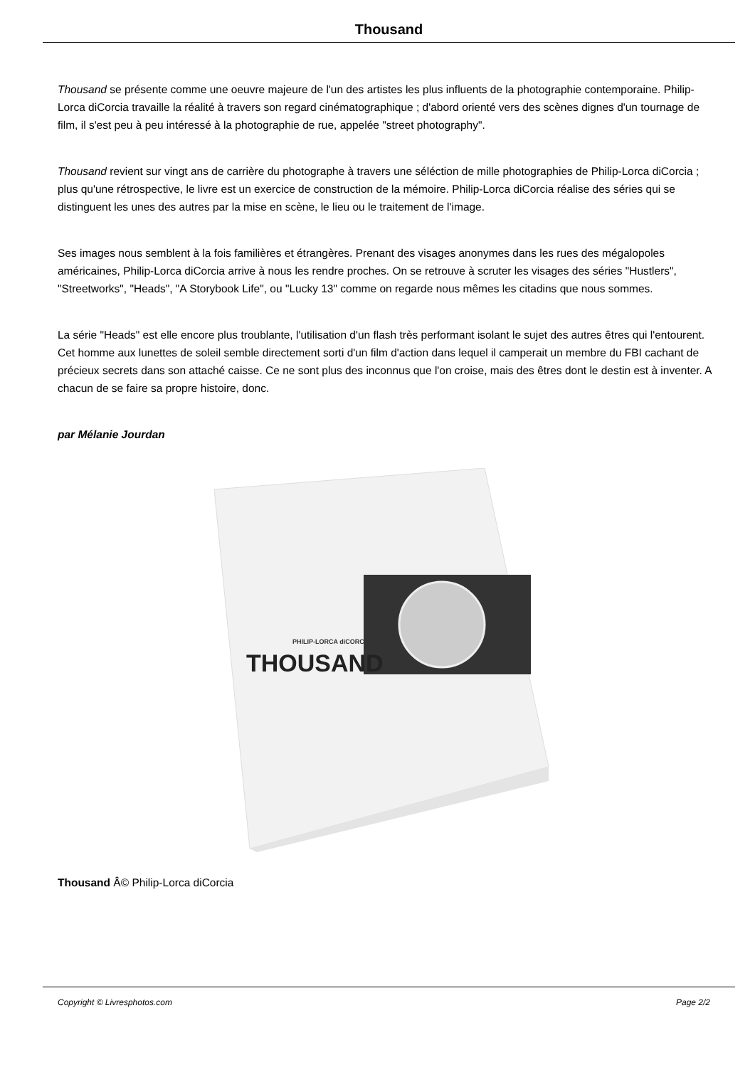Thousand
Thousand se présente comme une oeuvre majeure de l'un des artistes les plus influents de la photographie contemporaine. Philip-Lorca diCorcia travaille la réalité à travers son regard cinématographique ; d'abord orienté vers des scènes dignes d'un tournage de film, il s'est peu à peu intéressé à la photographie de rue, appelée "street photography".
Thousand revient sur vingt ans de carrière du photographe à travers une séléction de mille photographies de Philip-Lorca diCorcia ; plus qu'une rétrospective, le livre est un exercice de construction de la mémoire. Philip-Lorca diCorcia réalise des séries qui se distinguent les unes des autres par la mise en scène, le lieu ou le traitement de l'image.
Ses images nous semblent à la fois familières et étrangères. Prenant des visages anonymes dans les rues des mégalopoles américaines, Philip-Lorca diCorcia arrive à nous les rendre proches. On se retrouve à scruter les visages des séries "Hustlers", "Streetworks", "Heads", "A Storybook Life", ou "Lucky 13" comme on regarde nous mêmes les citadins que nous sommes.
La série "Heads" est elle encore plus troublante, l'utilisation d'un flash très performant isolant le sujet des autres êtres qui l'entourent. Cet homme aux lunettes de soleil semble directement sorti d'un film d'action dans lequel il camperait un membre du FBI cachant de précieux secrets dans son attaché caisse. Ce ne sont plus des inconnus que l'on croise, mais des êtres dont le destin est à inventer. A chacun de se faire sa propre histoire, donc.
par Mélanie Jourdan
THOUSAND
PHILIP-LORCA diCORCIA
Thousand Â© Philip-Lorca diCorcia
Copyright © Livresphotos.com Page 2/2